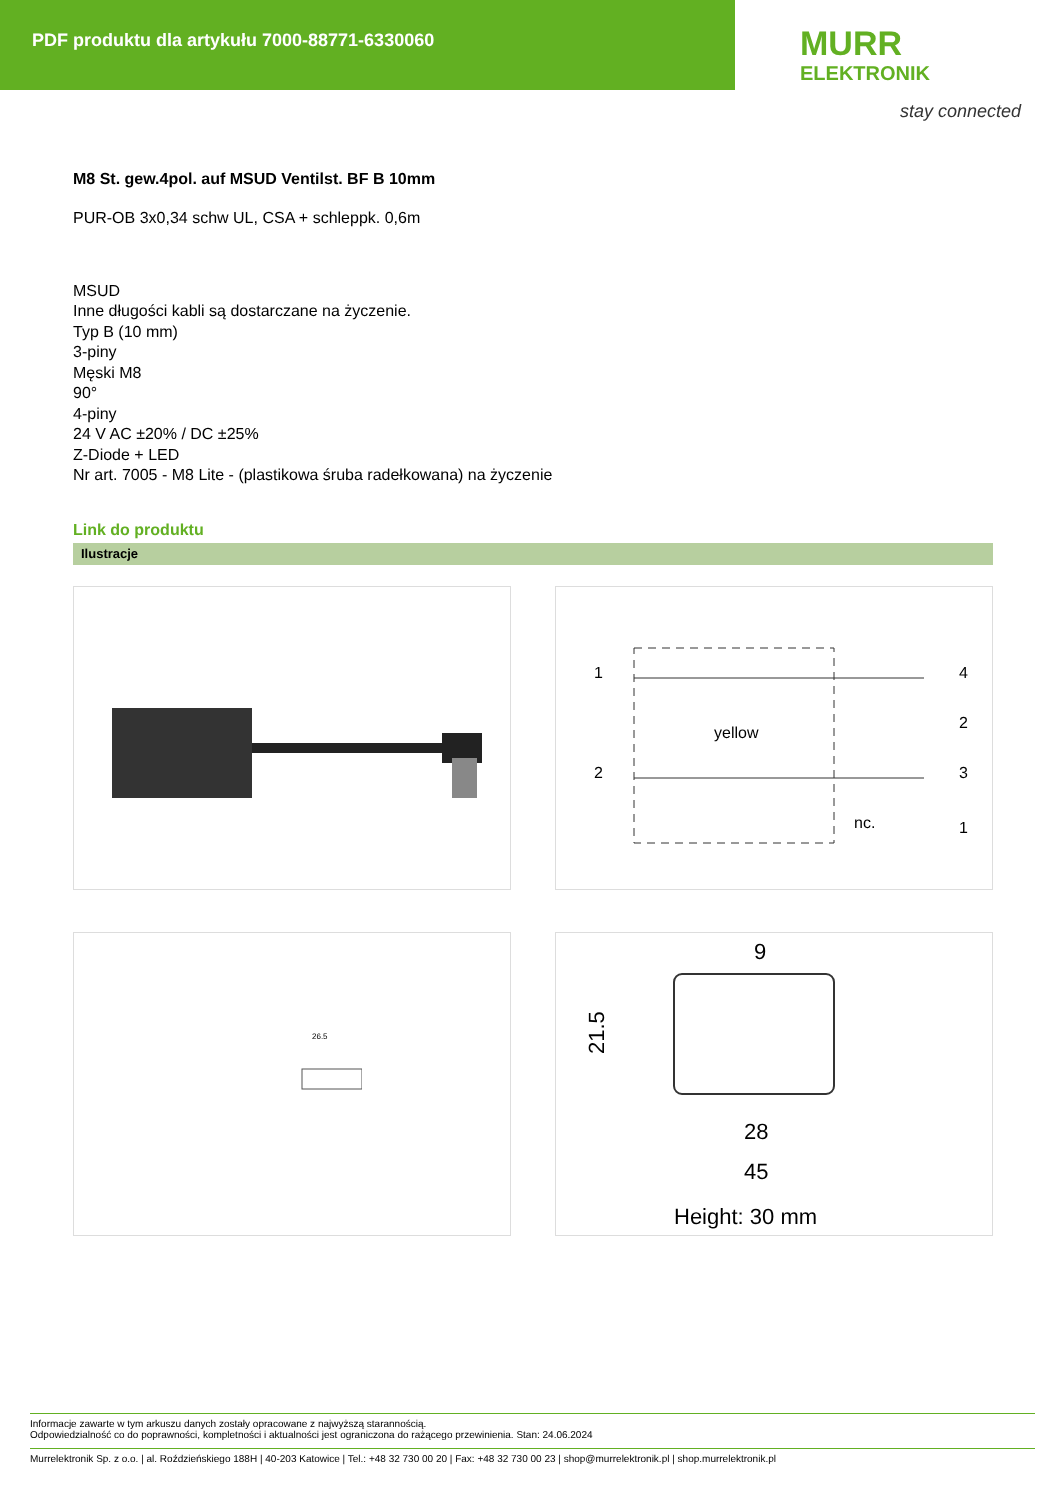PDF produktu dla artykułu 7000-88771-6330060
MURR
ELEKTRONIK
stay connected
M8 St. gew.4pol. auf MSUD Ventilst. BF B 10mm
PUR-OB 3x0,34 schw UL, CSA + schleppk. 0,6m
MSUD
Inne długości kabli są dostarczane na życzenie.
Typ B (10 mm)
3-piny
Męski M8
90°
4-piny
24 V AC ±20% / DC ±25%
Z-Diode + LED
Nr art. 7005 - M8 Lite - (plastikowa śruba radełkowana) na życzenie
Link do produktu
Ilustracje
1
2
yellow
nc.
4
2
3
1
26.5
9
21.5
28
45
Height: 30 mm
Informacje zawarte w tym arkuszu danych zostały opracowane z najwyższą starannością.
Odpowiedzialność co do poprawności, kompletności i aktualności jest ograniczona do rażącego przewinienia. Stan: 24.06.2024
Murrelektronik Sp. z o.o. | al. Roździeńskiego 188H | 40-203 Katowice | Tel.: +48 32 730 00 20 | Fax: +48 32 730 00 23 | shop@murrelektronik.pl | shop.murrelektronik.pl